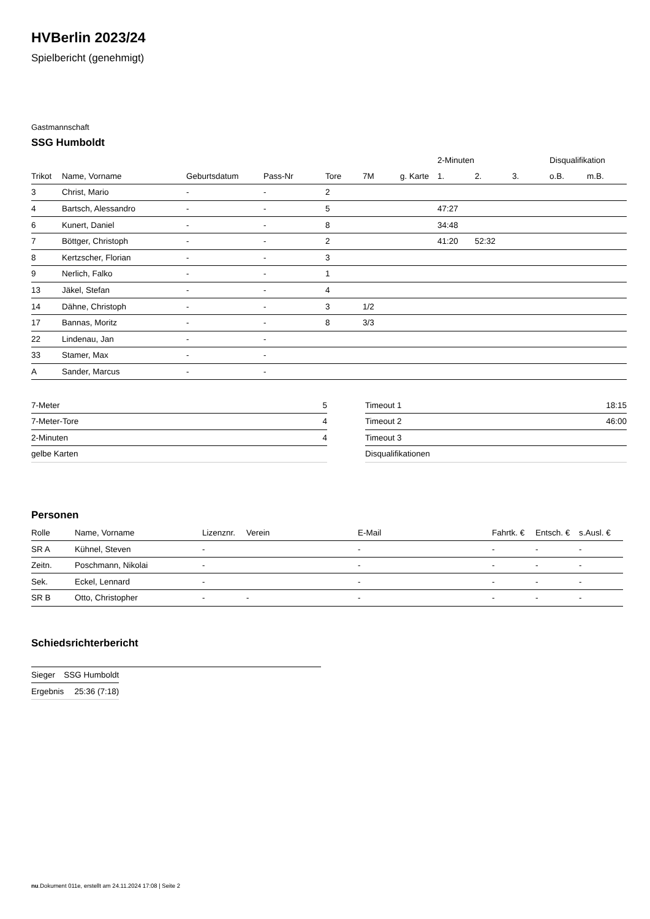HVBerlin 2023/24
Spielbericht (genehmigt)
Gastmannschaft
SSG Humboldt
| | | | | | | | 2-Minuten | | | Disqualifikation | |
| --- | --- | --- | --- | --- | --- | --- | --- | --- | --- | --- | --- |
| Trikot | Name, Vorname | Geburtsdatum | Pass-Nr | Tore | 7M | g. Karte | 1. | 2. | 3. | o.B. | m.B. |
| 3 | Christ, Mario | - | - | 2 | | | | | | | |
| 4 | Bartsch, Alessandro | - | - | 5 | | | 47:27 | | | | |
| 6 | Kunert, Daniel | - | - | 8 | | | 34:48 | | | | |
| 7 | Böttger, Christoph | - | - | 2 | | | 41:20 | 52:32 | | | |
| 8 | Kertzscher, Florian | - | - | 3 | | | | | | | |
| 9 | Nerlich, Falko | - | - | 1 | | | | | | | |
| 13 | Jäkel, Stefan | - | - | 4 | | | | | | | |
| 14 | Dähne, Christoph | - | - | 3 | 1/2 | | | | | | |
| 17 | Bannas, Moritz | - | - | 8 | 3/3 | | | | | | |
| 22 | Lindenau, Jan | - | - | | | | | | | | |
| 33 | Stamer, Max | - | - | | | | | | | | |
| A | Sander, Marcus | - | - | | | | | | | | |
| 7-Meter | 5 |
| 7-Meter-Tore | 4 |
| 2-Minuten | 4 |
| gelbe Karten | |
| Timeout 1 | 18:15 |
| Timeout 2 | 46:00 |
| Timeout 3 | |
| Disqualifikationen | |
Personen
| Rolle | Name, Vorname | Lizenznr. | Verein | E-Mail | Fahrtk. € | Entsch. € | s.Ausl. € |
| --- | --- | --- | --- | --- | --- | --- | --- |
| SR A | Kühnel, Steven | - | | - | - | - | - |
| Zeitn. | Poschmann, Nikolai | - | | - | - | - | - |
| Sek. | Eckel, Lennard | - | | - | - | - | - |
| SR B | Otto, Christopher | - | - | - | - | - | - |
Schiedsrichterbericht
| Sieger | SSG Humboldt |
| Ergebnis | 25:36 (7:18) |
nu.Dokument 011e, erstellt am 24.11.2024 17:08 | Seite 2